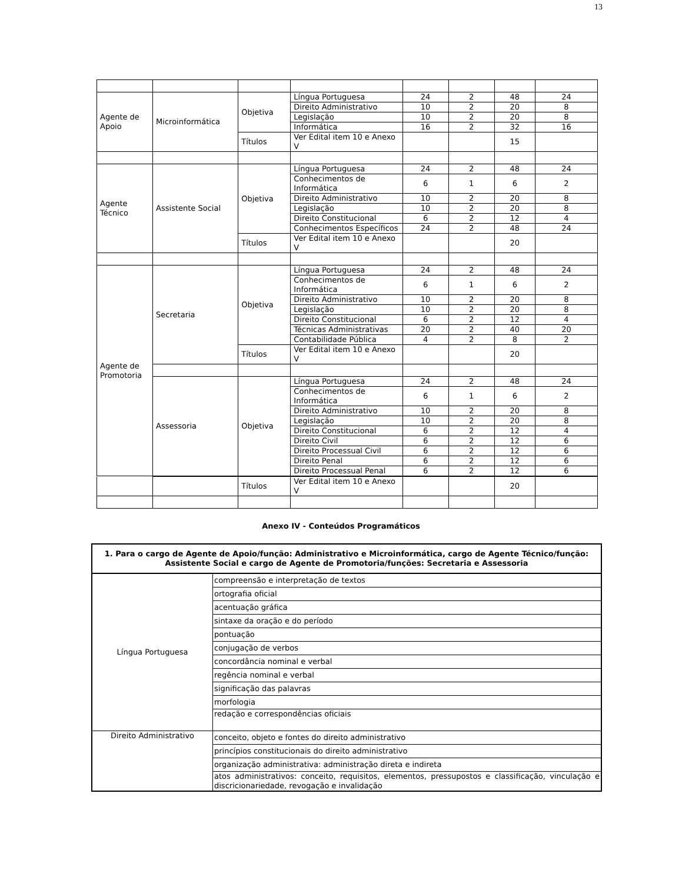13
| Agente de Apoio | Microinformática | Objetiva | Língua Portuguesa | 24 | 2 | 48 | 24 |
| | | | Direito Administrativo | 10 | 2 | 20 | 8 |
| | | | Legislação | 10 | 2 | 20 | 8 |
| | | | Informática | 16 | 2 | 32 | 16 |
| | | Títulos | Ver Edital item 10 e Anexo V | | | 15 | |
| Agente Técnico | Assistente Social | Objetiva | Língua Portuguesa | 24 | 2 | 48 | 24 |
| | | | Conhecimentos de Informática | 6 | 1 | 6 | 2 |
| | | | Direito Administrativo | 10 | 2 | 20 | 8 |
| | | | Legislação | 10 | 2 | 20 | 8 |
| | | | Direito Constitucional | 6 | 2 | 12 | 4 |
| | | | Conhecimentos Específicos | 24 | 2 | 48 | 24 |
| | | Títulos | Ver Edital item 10 e Anexo V | | | 20 | |
| Agente de Promotoria | Secretaria | Objetiva | Língua Portuguesa | 24 | 2 | 48 | 24 |
| | | | Conhecimentos de Informática | 6 | 1 | 6 | 2 |
| | | | Direito Administrativo | 10 | 2 | 20 | 8 |
| | | | Legislação | 10 | 2 | 20 | 8 |
| | | | Direito Constitucional | 6 | 2 | 12 | 4 |
| | | | Técnicas Administrativas | 20 | 2 | 40 | 20 |
| | | | Contabilidade Pública | 4 | 2 | 8 | 2 |
| | | Títulos | Ver Edital item 10 e Anexo V | | | 20 | |
| | Assessoria | Objetiva | Língua Portuguesa | 24 | 2 | 48 | 24 |
| | | | Conhecimentos de Informática | 6 | 1 | 6 | 2 |
| | | | Direito Administrativo | 10 | 2 | 20 | 8 |
| | | | Legislação | 10 | 2 | 20 | 8 |
| | | | Direito Constitucional | 6 | 2 | 12 | 4 |
| | | | Direito Civil | 6 | 2 | 12 | 6 |
| | | | Direito Processual Civil | 6 | 2 | 12 | 6 |
| | | | Direito Penal | 6 | 2 | 12 | 6 |
| | | | Direito Processual Penal | 6 | 2 | 12 | 6 |
| | | Títulos | Ver Edital item 10 e Anexo V | | | 20 | |
Anexo IV - Conteúdos Programáticos
| 1. Para o cargo de Agente de Apoio/função: Administrativo e Microinformática, cargo de Agente Técnico/função: Assistente Social e cargo de Agente de Promotoria/funções: Secretaria e Assessoria | |
| --- | --- |
| Língua Portuguesa | compreensão e interpretação de textos |
| | ortografia oficial |
| | acentuação gráfica |
| | sintaxe da oração e do período |
| | pontuação |
| | conjugação de verbos |
| | concordância nominal e verbal |
| | regência nominal e verbal |
| | significação das palavras |
| | morfologia |
| | redação e correspondências oficiais |
| Direito Administrativo | conceito, objeto e fontes do direito administrativo |
| | princípios constitucionais do direito administrativo |
| | organização administrativa: administração direta e indireta |
| | atos administrativos: conceito, requisitos, elementos, pressupostos e classificação, vinculação e discricionariedade, revogação e invalidação |